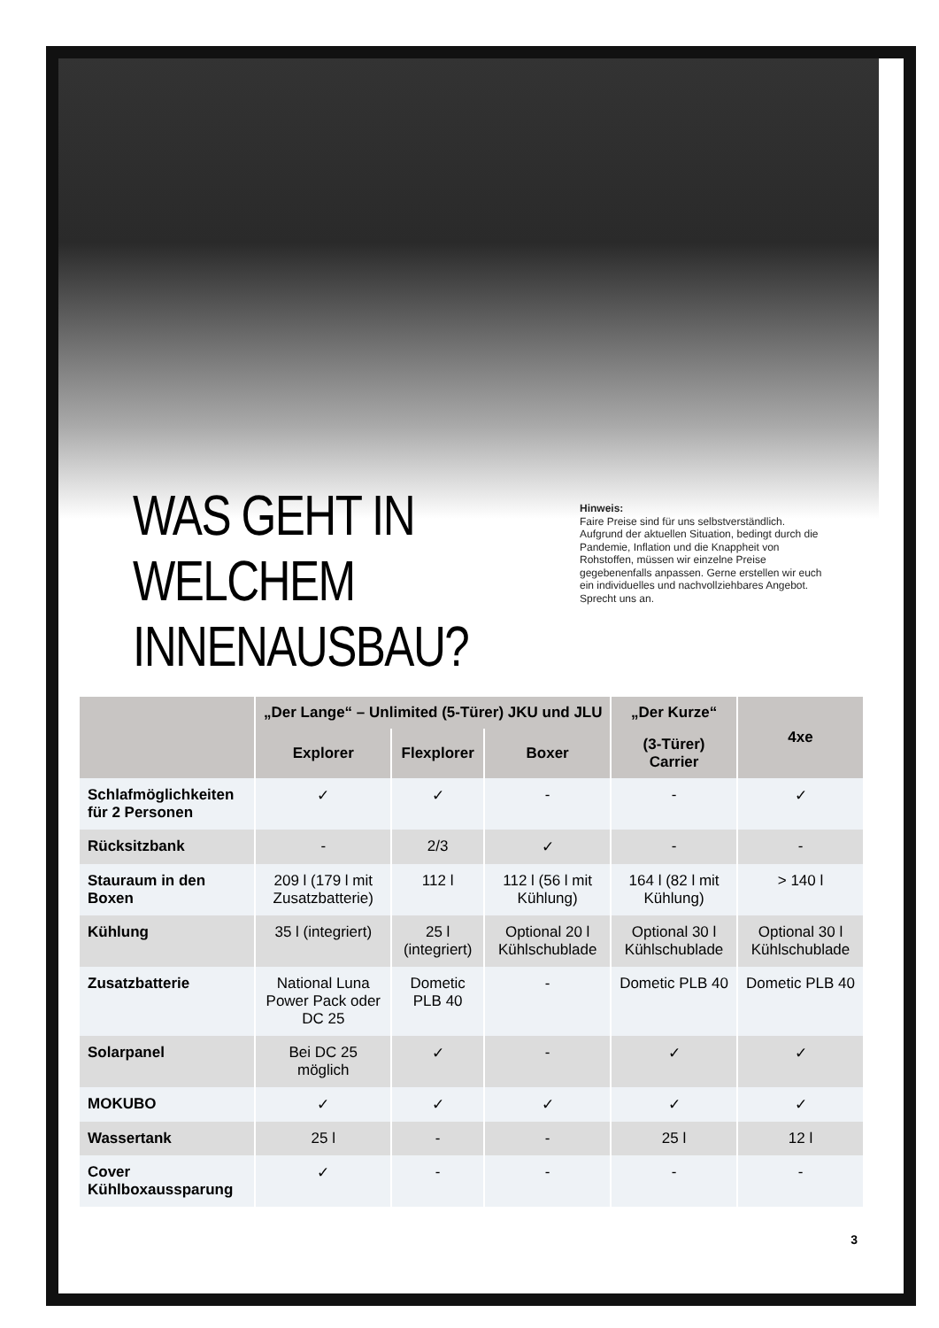WAS GEHT IN WELCHEM INNENAUSBAU?
Hinweis:
Faire Preise sind für uns selbstverständlich. Aufgrund der aktuellen Situation, bedingt durch die Pandemie, Inflation und die Knappheit von Rohstoffen, müssen wir einzelne Preise gegebenenfalls anpassen. Gerne erstellen wir euch ein individuelles und nachvollziehbares Angebot. Sprecht uns an.
| | „Der Lange“ – Unlimited (5-Türer) JKU und JLU | | | „Der Kurze“ | 4xe |
| --- | --- | --- | --- | --- | --- |
| | Explorer | Flexplorer | Boxer | (3-Türer) Carrier | |
| Schlafmöglichkeiten für 2 Personen | ✓ | ✓ | - | - | ✓ |
| Rücksitzbank | - | 2/3 | ✓ | - | - |
| Stauraum in den Boxen | 209 l (179 l mit Zusatzbatterie) | 112 l | 112 l (56 l mit Kühlung) | 164 l (82 l mit Kühlung) | > 140 l |
| Kühlung | 35 l (integriert) | 25 l (integriert) | Optional 20 l Kühlschublade | Optional 30 l Kühlschublade | Optional 30 l Kühlschublade |
| Zusatzbatterie | National Luna Power Pack oder DC 25 | Dometic PLB 40 | - | Dometic PLB 40 | Dometic PLB 40 |
| Solarpanel | Bei DC 25 möglich | ✓ | - | ✓ | ✓ |
| MOKUBO | ✓ | ✓ | ✓ | ✓ | ✓ |
| Wassertank | 25 l | - | - | 25 l | 12 l |
| Cover Kühlboxaussparung | ✓ | - | - | - | - |
3